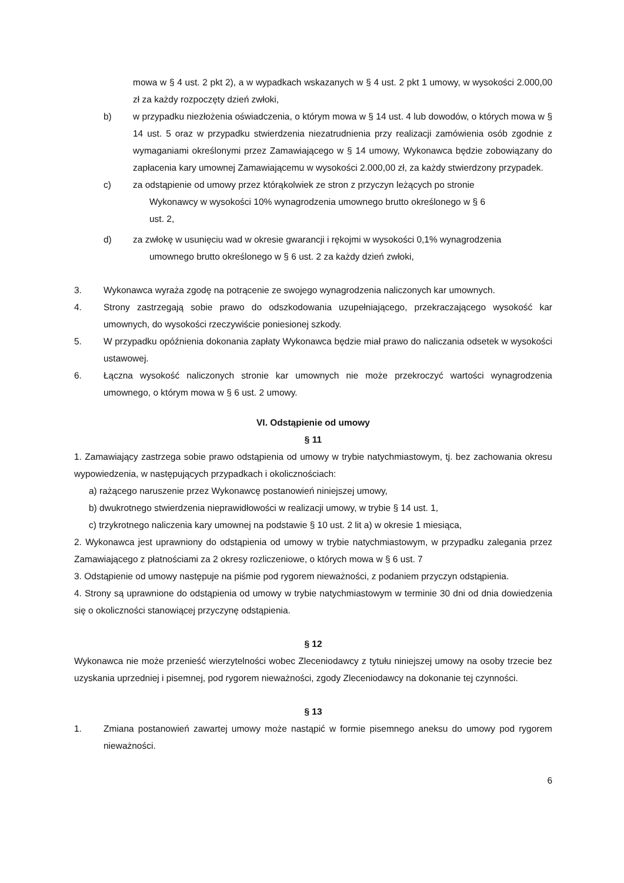mowa w § 4 ust. 2 pkt 2), a w wypadkach wskazanych w § 4 ust. 2 pkt 1 umowy, w wysokości 2.000,00 zł za każdy rozpoczęty dzień zwłoki,
b) w przypadku niezłożenia oświadczenia, o którym mowa w § 14 ust. 4 lub dowodów, o których mowa w § 14 ust. 5 oraz w przypadku stwierdzenia niezatrudnienia przy realizacji zamówienia osób zgodnie z wymaganiami określonymi przez Zamawiającego w § 14 umowy, Wykonawca będzie zobowiązany do zapłacenia kary umownej Zamawiającemu w wysokości 2.000,00 zł, za każdy stwierdzony przypadek.
c) za odstąpienie od umowy przez którąkolwiek ze stron z przyczyn leżących po stronie
Wykonawcy w wysokości 10% wynagrodzenia umownego brutto określonego w § 6
ust. 2,
d) za zwłokę w usunięciu wad w okresie gwarancji i rękojmi w wysokości 0,1% wynagrodzenia
umownego brutto określonego w § 6 ust. 2 za każdy dzień zwłoki,
3. Wykonawca wyraża zgodę na potrącenie ze swojego wynagrodzenia naliczonych kar umownych.
4. Strony zastrzegają sobie prawo do odszkodowania uzupełniającego, przekraczającego wysokość kar umownych, do wysokości rzeczywiście poniesionej szkody.
5. W przypadku opóźnienia dokonania zapłaty Wykonawca będzie miał prawo do naliczania odsetek w wysokości ustawowej.
6. Łączna wysokość naliczonych stronie kar umownych nie może przekroczyć wartości wynagrodzenia umownego, o którym mowa w § 6 ust. 2 umowy.
VI. Odstąpienie od umowy
§ 11
1. Zamawiający zastrzega sobie prawo odstąpienia od umowy w trybie natychmiastowym, tj. bez zachowania okresu wypowiedzenia, w następujących przypadkach i okolicznościach:
a) rażącego naruszenie przez Wykonawcę postanowień niniejszej umowy,
b) dwukrotnego stwierdzenia nieprawidłowości w realizacji umowy, w trybie § 14 ust. 1,
c) trzykrotnego naliczenia kary umownej na podstawie § 10 ust. 2 lit a) w okresie 1 miesiąca,
2. Wykonawca jest uprawniony do odstąpienia od umowy w trybie natychmiastowym, w przypadku zalegania przez Zamawiającego z płatnościami za 2 okresy rozliczeniowe, o których mowa w § 6 ust. 7
3. Odstąpienie od umowy następuje na piśmie pod rygorem nieważności, z podaniem przyczyn odstąpienia.
4. Strony są uprawnione do odstąpienia od umowy w trybie natychmiastowym w terminie 30 dni od dnia dowiedzenia się o okoliczności stanowiącej przyczynę odstąpienia.
§ 12
Wykonawca nie może przenieść wierzytelności wobec Zleceniodawcy z tytułu niniejszej umowy na osoby trzecie bez uzyskania uprzedniej i pisemnej, pod rygorem nieważności, zgody Zleceniodawcy na dokonanie tej czynności.
§ 13
1. Zmiana postanowień zawartej umowy może nastąpić w formie pisemnego aneksu do umowy pod rygorem nieważności.
6